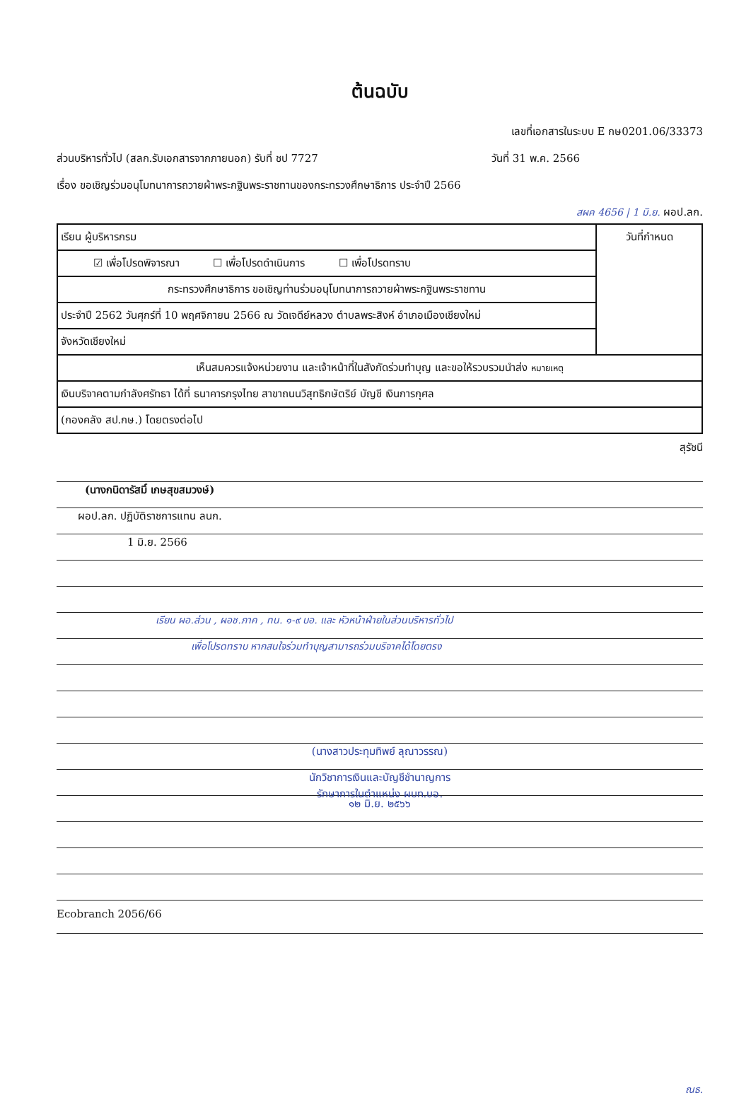ต้นฉบับ
เลขที่เอกสารในระบบ E กษ0201.06/33373
ส่วนบริหารทั่วไป (สลก.รับเอกสารจากภายนอก) รับที่ ชป 7727 วันที่ 31 พ.ค. 2566
เรื่อง ขอเชิญร่วมอนุโมทนาการถวายผ้าพระกฐินพระราชทานของกระทรวงศึกษาธิการ ประจำปี 2566
สผค 4656 | 1 มิ.ย. ผอป.ลก.
| เรียน ผู้บริหารกรม | วันที่กำหนด |
| ☑ เพื่อโปรดพิจารณา ☐ เพื่อโปรดดำเนินการ ☐ เพื่อโปรดทราบ | |
| กระทรวงศึกษาธิการ ขอเชิญท่านร่วมอนุโมทนาการถวายผ้าพระกฐินพระราชทาน | |
| ประจำปี 2562 วันศุกร์ที่ 10 พฤศจิกายน 2566 ณ วัดเจดีย์หลวง ตำบลพระสิงห์ อำเภอเมืองเชียงใหม่ | |
| จังหวัดเชียงใหม่ | |
| เห็นสมควรแจ้งหน่วยงาน และเจ้าหน้าที่ในสังกัดร่วมทำบุญ และขอให้รวบรวมนำส่ง หมายเหตุ | |
| เงินบริจาคตามกำลังศรัทธา ได้ที่ ธนาคารกรุงไทย สาขาถนนวิสุทธิกษัตริย์ บัญชี เงินการกุศล | |
| (กองคลัง สป.กษ.) โดยตรงต่อไป | |
สุรัชนี
(นางกนิดารัสมิ์ เกษสุขสมวงษ์)
ผอป.ลก. ปฏิบัติราชการแทน ลนก.
1 มิ.ย. 2566
เรียน ผอ.ส่วน , ผอช.ภาค , ทน. ๑-๙ บอ. และ หัวหน้าฝ่ายในส่วนบริหารทั่วไป
เพื่อโปรดทราบ หากสนใจร่วมทำบุญสามารถร่วมบริจาคได้โดยตรง
(นางสาวประทุมทิพย์ ลุณาวรรณ)
นักวิชาการเงินและบัญชีชำนาญการ
รักษาการในตำแหน่ง ผบท.บอ.
๑๒ มิ.ย. ๒๕๖๖
Ecobranch 2056/66
ณธ.